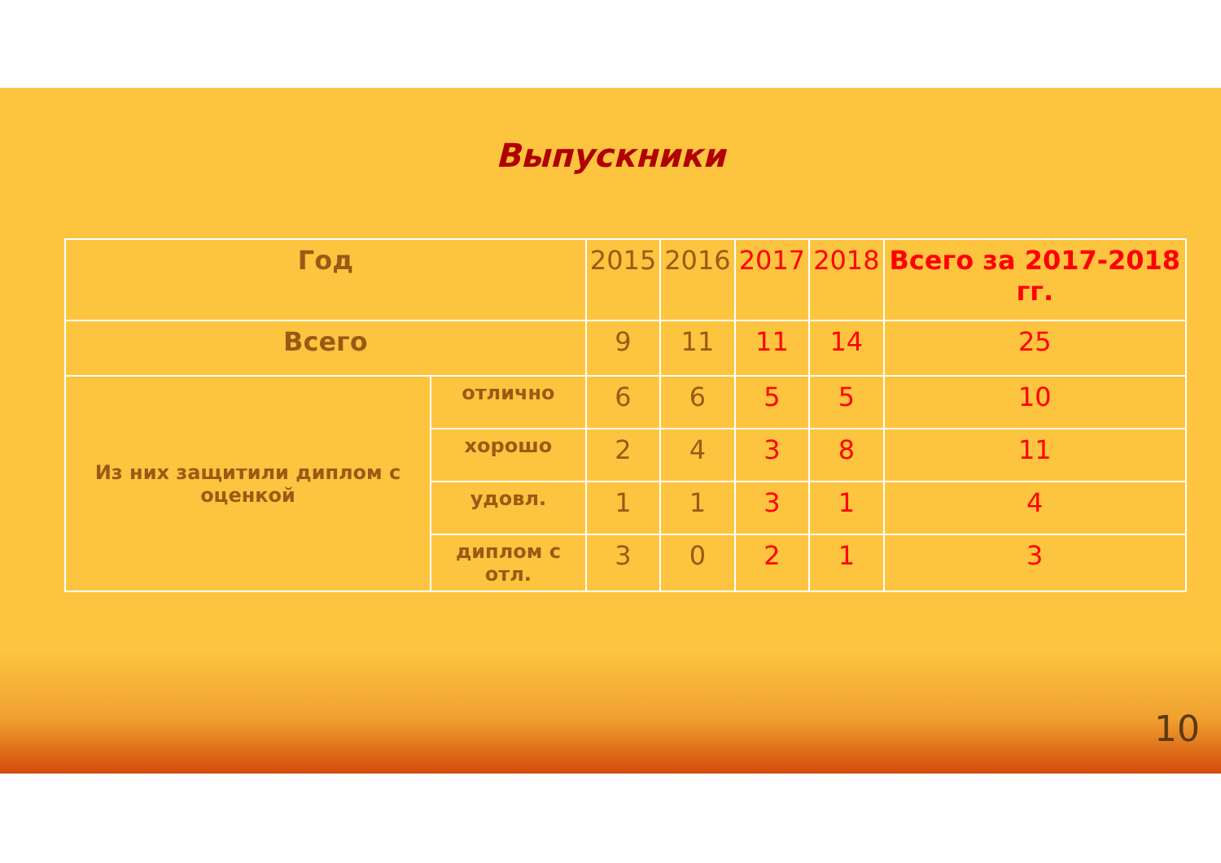Выпускники
| Год | | 2015 | 2016 | 2017 | 2018 | Всего за 2017-2018 гг. |
| --- | --- | --- | --- | --- | --- | --- |
| Всего | | 9 | 11 | 11 | 14 | 25 |
| Из них защитили диплом с оценкой | отлично | 6 | 6 | 5 | 5 | 10 |
| | хорошо | 2 | 4 | 3 | 8 | 11 |
| | удовл. | 1 | 1 | 3 | 1 | 4 |
| | диплом с отл. | 3 | 0 | 2 | 1 | 3 |
10